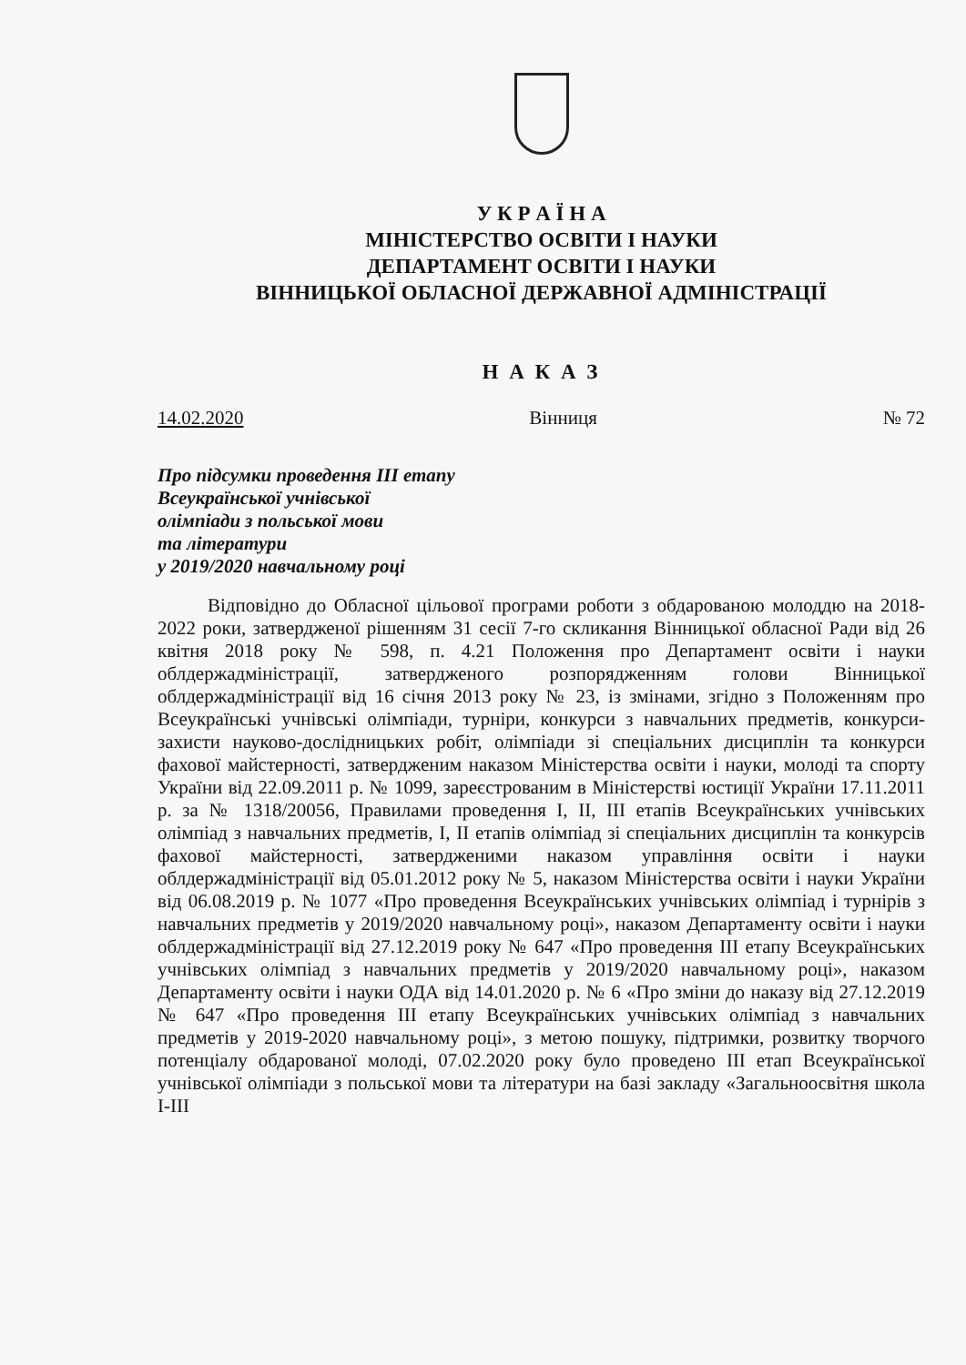У К Р А Ї Н А
МІНІСТЕРСТВО ОСВІТИ І НАУКИ
ДЕПАРТАМЕНТ ОСВІТИ І НАУКИ
ВІННИЦЬКОЇ ОБЛАСНОЇ ДЕРЖАВНОЇ АДМІНІСТРАЦІЇ
Н А К А З
14.02.2020 Вінниця № 72
Про підсумки проведення ІІІ етапу
Всеукраїнської учнівської
олімпіади з польської мови
та літератури
у 2019/2020 навчальному році
Відповідно до Обласної цільової програми роботи з обдарованою молоддю на 2018-2022 роки, затвердженої рішенням 31 сесії 7-го скликання Вінницької обласної Ради від 26 квітня 2018 року № 598, п. 4.21 Положення про Департамент освіти і науки облдержадміністрації, затвердженого розпорядженням голови Вінницької облдержадміністрації від 16 січня 2013 року № 23, із змінами, згідно з Положенням про Всеукраїнські учнівські олімпіади, турніри, конкурси з навчальних предметів, конкурси-захисти науково-дослідницьких робіт, олімпіади зі спеціальних дисциплін та конкурси фахової майстерності, затвердженим наказом Міністерства освіти і науки, молоді та спорту України від 22.09.2011 р. № 1099, зареєстрованим в Міністерстві юстиції України 17.11.2011 р. за № 1318/20056, Правилами проведення І, ІІ, ІІІ етапів Всеукраїнських учнівських олімпіад з навчальних предметів, І, ІІ етапів олімпіад зі спеціальних дисциплін та конкурсів фахової майстерності, затвердженими наказом управління освіти і науки облдержадміністрації від 05.01.2012 року № 5, наказом Міністерства освіти і науки України від 06.08.2019 р. № 1077 «Про проведення Всеукраїнських учнівських олімпіад і турнірів з навчальних предметів у 2019/2020 навчальному році», наказом Департаменту освіти і науки облдержадміністрації від 27.12.2019 року № 647 «Про проведення ІІІ етапу Всеукраїнських учнівських олімпіад з навчальних предметів у 2019/2020 навчальному році», наказом Департаменту освіти і науки ОДА від 14.01.2020 р. № 6 «Про зміни до наказу від 27.12.2019 № 647 «Про проведення ІІІ етапу Всеукраїнських учнівських олімпіад з навчальних предметів у 2019-2020 навчальному році», з метою пошуку, підтримки, розвитку творчого потенціалу обдарованої молоді, 07.02.2020 року було проведено ІІІ етап Всеукраїнської учнівської олімпіади з польської мови та літератури на базі закладу «Загальноосвітня школа І-ІІІ